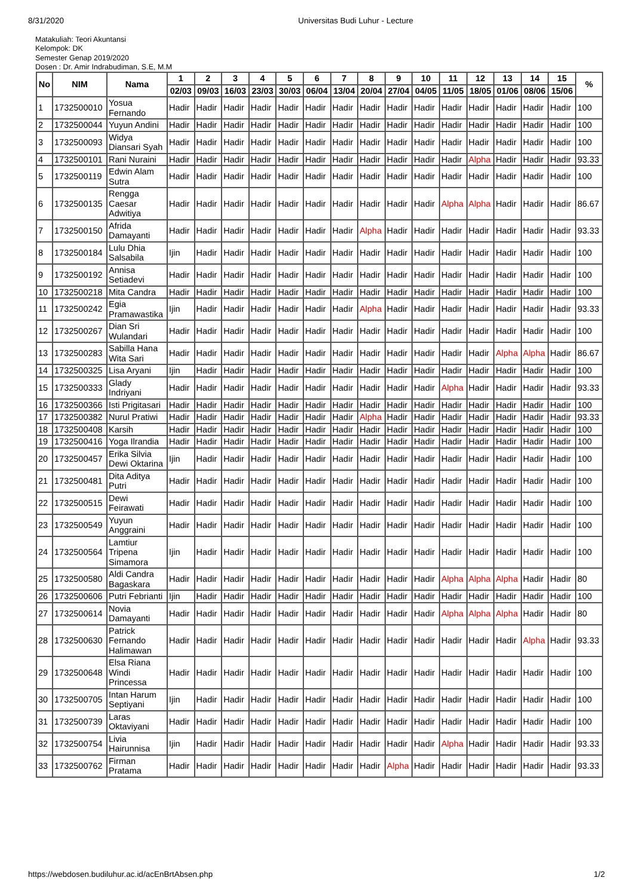8/31/2020 Universitas Budi Luhur - Lecture
Matakuliah: Teori Akuntansi
Kelompok: DK
Semester Genap 2019/2020
Dosen : Dr. Amir Indrabudiman, S.E, M.M
| No | NIM | Nama | 1 | 2 | 3 | 4 | 5 | 6 | 7 | 8 | 9 | 10 | 11 | 12 | 13 | 14 | 15 | % |
| --- | --- | --- | --- | --- | --- | --- | --- | --- | --- | --- | --- | --- | --- | --- | --- | --- | --- | --- |
| | | | 02/03 | 09/03 | 16/03 | 23/03 | 30/03 | 06/04 | 13/04 | 20/04 | 27/04 | 04/05 | 11/05 | 18/05 | 01/06 | 08/06 | 15/06 | |
| 1 | 1732500010 | Yosua Fernando | Hadir | Hadir | Hadir | Hadir | Hadir | Hadir | Hadir | Hadir | Hadir | Hadir | Hadir | Hadir | Hadir | Hadir | Hadir | 100 |
| 2 | 1732500044 | Yuyun Andini | Hadir | Hadir | Hadir | Hadir | Hadir | Hadir | Hadir | Hadir | Hadir | Hadir | Hadir | Hadir | Hadir | Hadir | Hadir | 100 |
| 3 | 1732500093 | Widya Diansari Syah | Hadir | Hadir | Hadir | Hadir | Hadir | Hadir | Hadir | Hadir | Hadir | Hadir | Hadir | Hadir | Hadir | Hadir | Hadir | 100 |
| 4 | 1732500101 | Rani Nuraini | Hadir | Hadir | Hadir | Hadir | Hadir | Hadir | Hadir | Hadir | Hadir | Hadir | Hadir | Alpha | Hadir | Hadir | Hadir | 93.33 |
| 5 | 1732500119 | Edwin Alam Sutra | Hadir | Hadir | Hadir | Hadir | Hadir | Hadir | Hadir | Hadir | Hadir | Hadir | Hadir | Hadir | Hadir | Hadir | Hadir | 100 |
| 6 | 1732500135 | Rengga Caesar Adwitiya | Hadir | Hadir | Hadir | Hadir | Hadir | Hadir | Hadir | Hadir | Hadir | Hadir | Alpha | Alpha | Hadir | Hadir | Hadir | 86.67 |
| 7 | 1732500150 | Afrida Damayanti | Hadir | Hadir | Hadir | Hadir | Hadir | Hadir | Hadir | Alpha | Hadir | Hadir | Hadir | Hadir | Hadir | Hadir | Hadir | 93.33 |
| 8 | 1732500184 | Lulu Dhia Salsabila | Ijin | Hadir | Hadir | Hadir | Hadir | Hadir | Hadir | Hadir | Hadir | Hadir | Hadir | Hadir | Hadir | Hadir | Hadir | 100 |
| 9 | 1732500192 | Annisa Setiadevi | Hadir | Hadir | Hadir | Hadir | Hadir | Hadir | Hadir | Hadir | Hadir | Hadir | Hadir | Hadir | Hadir | Hadir | Hadir | 100 |
| 10 | 1732500218 | Mita Candra | Hadir | Hadir | Hadir | Hadir | Hadir | Hadir | Hadir | Hadir | Hadir | Hadir | Hadir | Hadir | Hadir | Hadir | Hadir | 100 |
| 11 | 1732500242 | Egia Pramawastika | Ijin | Hadir | Hadir | Hadir | Hadir | Hadir | Hadir | Alpha | Hadir | Hadir | Hadir | Hadir | Hadir | Hadir | Hadir | 93.33 |
| 12 | 1732500267 | Dian Sri Wulandari | Hadir | Hadir | Hadir | Hadir | Hadir | Hadir | Hadir | Hadir | Hadir | Hadir | Hadir | Hadir | Hadir | Hadir | Hadir | 100 |
| 13 | 1732500283 | Sabilla Hana Wita Sari | Hadir | Hadir | Hadir | Hadir | Hadir | Hadir | Hadir | Hadir | Hadir | Hadir | Hadir | Hadir | Alpha | Alpha | Hadir | 86.67 |
| 14 | 1732500325 | Lisa Aryani | Ijin | Hadir | Hadir | Hadir | Hadir | Hadir | Hadir | Hadir | Hadir | Hadir | Hadir | Hadir | Hadir | Hadir | Hadir | 100 |
| 15 | 1732500333 | Glady Indriyani | Hadir | Hadir | Hadir | Hadir | Hadir | Hadir | Hadir | Hadir | Hadir | Hadir | Alpha | Hadir | Hadir | Hadir | Hadir | 93.33 |
| 16 | 1732500366 | Isti Prigitasari | Hadir | Hadir | Hadir | Hadir | Hadir | Hadir | Hadir | Hadir | Hadir | Hadir | Hadir | Hadir | Hadir | Hadir | Hadir | 100 |
| 17 | 1732500382 | Nurul Pratiwi | Hadir | Hadir | Hadir | Hadir | Hadir | Hadir | Hadir | Alpha | Hadir | Hadir | Hadir | Hadir | Hadir | Hadir | Hadir | 93.33 |
| 18 | 1732500408 | Karsih | Hadir | Hadir | Hadir | Hadir | Hadir | Hadir | Hadir | Hadir | Hadir | Hadir | Hadir | Hadir | Hadir | Hadir | Hadir | 100 |
| 19 | 1732500416 | Yoga Ilrandia | Hadir | Hadir | Hadir | Hadir | Hadir | Hadir | Hadir | Hadir | Hadir | Hadir | Hadir | Hadir | Hadir | Hadir | Hadir | 100 |
| 20 | 1732500457 | Erika Silvia Dewi Oktarina | Ijin | Hadir | Hadir | Hadir | Hadir | Hadir | Hadir | Hadir | Hadir | Hadir | Hadir | Hadir | Hadir | Hadir | Hadir | 100 |
| 21 | 1732500481 | Dita Aditya Putri | Hadir | Hadir | Hadir | Hadir | Hadir | Hadir | Hadir | Hadir | Hadir | Hadir | Hadir | Hadir | Hadir | Hadir | Hadir | 100 |
| 22 | 1732500515 | Dewi Feirawati | Hadir | Hadir | Hadir | Hadir | Hadir | Hadir | Hadir | Hadir | Hadir | Hadir | Hadir | Hadir | Hadir | Hadir | Hadir | 100 |
| 23 | 1732500549 | Yuyun Anggraini | Hadir | Hadir | Hadir | Hadir | Hadir | Hadir | Hadir | Hadir | Hadir | Hadir | Hadir | Hadir | Hadir | Hadir | Hadir | 100 |
| 24 | 1732500564 | Lamtiur Tripena Simamora | Ijin | Hadir | Hadir | Hadir | Hadir | Hadir | Hadir | Hadir | Hadir | Hadir | Hadir | Hadir | Hadir | Hadir | Hadir | 100 |
| 25 | 1732500580 | Aldi Candra Bagaskara | Hadir | Hadir | Hadir | Hadir | Hadir | Hadir | Hadir | Hadir | Hadir | Hadir | Alpha | Alpha | Alpha | Hadir | Hadir | 80 |
| 26 | 1732500606 | Putri Febrianti | Ijin | Hadir | Hadir | Hadir | Hadir | Hadir | Hadir | Hadir | Hadir | Hadir | Hadir | Hadir | Hadir | Hadir | Hadir | 100 |
| 27 | 1732500614 | Novia Damayanti | Hadir | Hadir | Hadir | Hadir | Hadir | Hadir | Hadir | Hadir | Hadir | Hadir | Alpha | Alpha | Alpha | Hadir | Hadir | 80 |
| 28 | 1732500630 | Patrick Fernando Halimawan | Hadir | Hadir | Hadir | Hadir | Hadir | Hadir | Hadir | Hadir | Hadir | Hadir | Hadir | Hadir | Hadir | Alpha | Hadir | 93.33 |
| 29 | 1732500648 | Elsa Riana Windi Princessa | Hadir | Hadir | Hadir | Hadir | Hadir | Hadir | Hadir | Hadir | Hadir | Hadir | Hadir | Hadir | Hadir | Hadir | Hadir | 100 |
| 30 | 1732500705 | Intan Harum Septiyani | Ijin | Hadir | Hadir | Hadir | Hadir | Hadir | Hadir | Hadir | Hadir | Hadir | Hadir | Hadir | Hadir | Hadir | Hadir | 100 |
| 31 | 1732500739 | Laras Oktaviyani | Hadir | Hadir | Hadir | Hadir | Hadir | Hadir | Hadir | Hadir | Hadir | Hadir | Hadir | Hadir | Hadir | Hadir | Hadir | 100 |
| 32 | 1732500754 | Livia Hairunnisa | Ijin | Hadir | Hadir | Hadir | Hadir | Hadir | Hadir | Hadir | Hadir | Hadir | Alpha | Hadir | Hadir | Hadir | Hadir | 93.33 |
| 33 | 1732500762 | Firman Pratama | Hadir | Hadir | Hadir | Hadir | Hadir | Hadir | Hadir | Hadir | Alpha | Hadir | Hadir | Hadir | Hadir | Hadir | Hadir | 93.33 |
https://webdosen.budiluhur.ac.id/acEnBrtAbsen.php 1/2